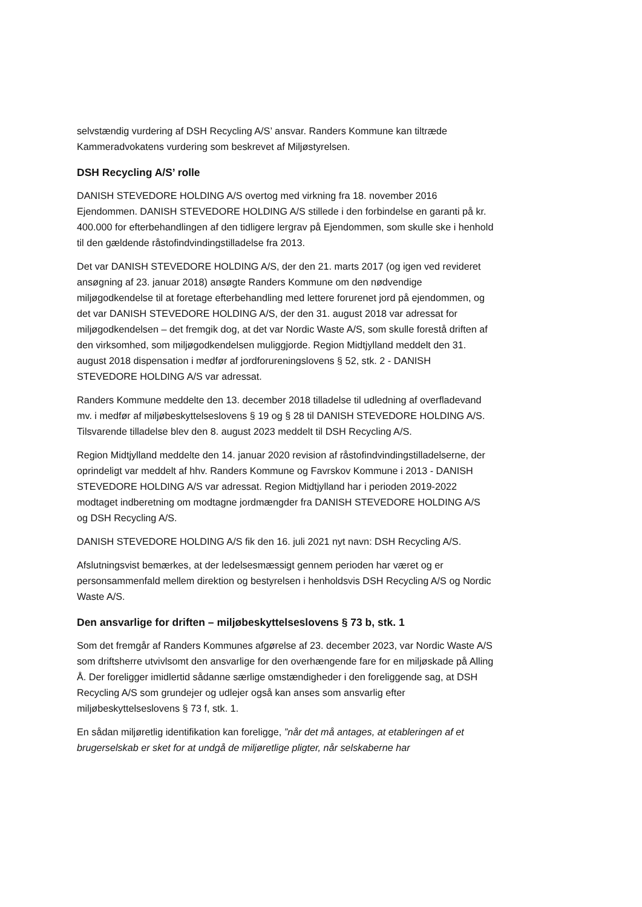selvstændig vurdering af DSH Recycling A/S’ ansvar. Randers Kommune kan tiltræde Kammeradvokatens vurdering som beskrevet af Miljøstyrelsen.
DSH Recycling A/S’ rolle
DANISH STEVEDORE HOLDING A/S overtog med virkning fra 18. november 2016 Ejendommen. DANISH STEVEDORE HOLDING A/S stillede i den forbindelse en garanti på kr. 400.000 for efterbehandlingen af den tidligere lergrav på Ejendommen, som skulle ske i henhold til den gældende råstofindvindingstilladelse fra 2013.
Det var DANISH STEVEDORE HOLDING A/S, der den 21. marts 2017 (og igen ved revideret ansøgning af 23. januar 2018) ansøgte Randers Kommune om den nødvendige miljøgodkendelse til at foretage efterbehandling med lettere forurenet jord på ejendommen, og det var DANISH STEVEDORE HOLDING A/S, der den 31. august 2018 var adressat for miljøgodkendelsen – det fremgik dog, at det var Nordic Waste A/S, som skulle forestå driften af den virksomhed, som miljøgodkendelsen muliggjorde. Region Midtjylland meddelt den 31. august 2018 dispensation i medfør af jordforureningslovens § 52, stk. 2 - DANISH STEVEDORE HOLDING A/S var adressat.
Randers Kommune meddelte den 13. december 2018 tilladelse til udledning af overfladevand mv. i medfør af miljøbeskyttelseslovens § 19 og § 28 til DANISH STEVEDORE HOLDING A/S. Tilsvarende tilladelse blev den 8. august 2023 meddelt til DSH Recycling A/S.
Region Midtjylland meddelte den 14. januar 2020 revision af råstofindvindingstilladelserne, der oprindeligt var meddelt af hhv. Randers Kommune og Favrskov Kommune i 2013 - DANISH STEVEDORE HOLDING A/S var adressat. Region Midtjylland har i perioden 2019-2022 modtaget indberetning om modtagne jordmængder fra DANISH STEVEDORE HOLDING A/S og DSH Recycling A/S.
DANISH STEVEDORE HOLDING A/S fik den 16. juli 2021 nyt navn: DSH Recycling A/S.
Afslutningsvist bemærkes, at der ledelsesmæssigt gennem perioden har været og er personsammenfald mellem direktion og bestyrelsen i henholdsvis DSH Recycling A/S og Nordic Waste A/S.
Den ansvarlige for driften – miljøbeskyttelseslovens § 73 b, stk. 1
Som det fremgår af Randers Kommunes afgørelse af 23. december 2023, var Nordic Waste A/S som driftsherre utvivlsomt den ansvarlige for den overhængende fare for en miljøskade på Alling Å. Der foreligger imidlertid sådanne særlige omstændigheder i den foreliggende sag, at DSH Recycling A/S som grundejer og udlejer også kan anses som ansvarlig efter miljøbeskyttelseslovens § 73 f, stk. 1.
En sådan miljøretlig identifikation kan foreligge, ”når det må antages, at etableringen af et brugerselskab er sket for at undgå de miljøretlige pligter, når selskaberne har